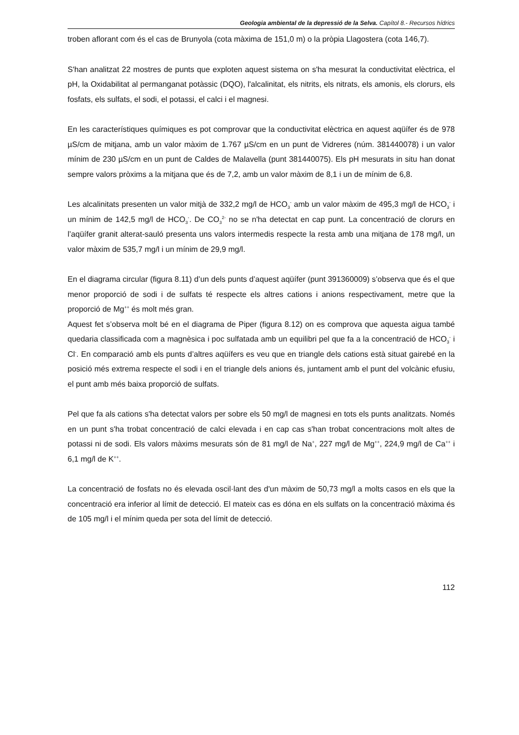Geologia ambiental de la depressió de la Selva. Capítol 8.- Recursos hídrics
troben aflorant com és el cas de Brunyola (cota màxima de 151,0 m) o la pròpia Llagostera (cota 146,7).
S'han analitzat 22 mostres de punts que exploten aquest sistema on s'ha mesurat la conductivitat elèctrica, el pH, la Oxidabilitat al permanganat potàssic (DQO), l'alcalinitat, els nitrits, els nitrats, els amonis, els clorurs, els fosfats, els sulfats, el sodi, el potassi, el calci i el magnesi.
En les característiques químiques es pot comprovar que la conductivitat elèctrica en aquest aqüífer és de 978 µS/cm de mitjana, amb un valor màxim de 1.767 µS/cm en un punt de Vidreres (núm. 381440078) i un valor mínim de 230 µS/cm en un punt de Caldes de Malavella (punt 381440075). Els pH mesurats in situ han donat sempre valors pròxims a la mitjana que és de 7,2, amb un valor màxim de 8,1 i un de mínim de 6,8.
Les alcalinitats presenten un valor mitjà de 332,2 mg/l de HCO<sub>3</sub><sup>-</sup> amb un valor màxim de 495,3 mg/l de HCO<sub>3</sub><sup>-</sup> i un mínim de 142,5 mg/l de HCO<sub>3</sub><sup>-</sup>. De CO<sub>3</sub><sup>2-</sup> no se n'ha detectat en cap punt. La concentració de clorurs en l’aqüífer granit alterat-sauló presenta uns valors intermedis respecte la resta amb una mitjana de 178 mg/l, un valor màxim de 535,7 mg/l i un mínim de 29,9 mg/l.
En el diagrama circular (figura 8.11) d’un dels punts d’aquest aqüífer (punt 391360009) s’observa que és el que menor proporció de sodi i de sulfats té respecte els altres cations i anions respectivament, metre que la proporció de Mg<sup>++</sup> és molt més gran.
Aquest fet s’observa molt bé en el diagrama de Piper (figura 8.12) on es comprova que aquesta aigua també quedaria classificada com a magnèsica i poc sulfatada amb un equilibri pel que fa a la concentració de HCO<sub>3</sub><sup>-</sup> i Cl<sup>-</sup>. En comparació amb els punts d’altres aqüífers es veu que en triangle dels cations està situat gairebé en la posició més extrema respecte el sodi i en el triangle dels anions és, juntament amb el punt del volcànic efusiu, el punt amb més baixa proporció de sulfats.
Pel que fa als cations s'ha detectat valors per sobre els 50 mg/l de magnesi en tots els punts analitzats. Només en un punt s'ha trobat concentració de calci elevada i en cap cas s'han trobat concentracions molt altes de potassi ni de sodi. Els valors màxims mesurats són de 81 mg/l de Na<sup>+</sup>, 227 mg/l de Mg<sup>++</sup>, 224,9 mg/l de Ca<sup>++</sup> i 6,1 mg/l de K<sup>++</sup>.
La concentració de fosfats no és elevada oscil·lant des d'un màxim de 50,73 mg/l a molts casos en els que la concentració era inferior al límit de detecció. El mateix cas es dóna en els sulfats on la concentració màxima és de 105 mg/l i el mínim queda per sota del límit de detecció.
112